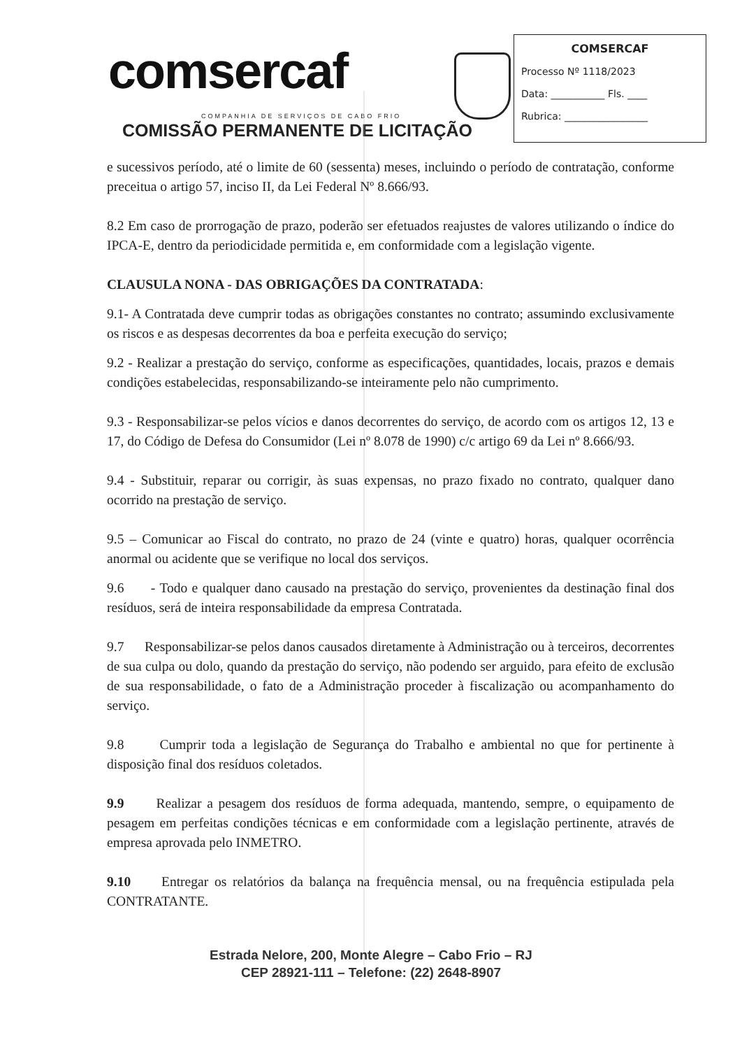comsercaf
COMPANHIA DE SERVIÇOS DE CABO FRIO
COMISSÃO PERMANENTE DE LICITAÇÃO
COMSERCAF
Processo Nº 1118/2023
Data: ___________ Fls. ____
Rubrica: _________________
e sucessivos período, até o limite de 60 (sessenta) meses, incluindo o período de contratação, conforme preceitua o artigo 57, inciso II, da Lei Federal Nº 8.666/93.
8.2 Em caso de prorrogação de prazo, poderão ser efetuados reajustes de valores utilizando o índice do IPCA-E, dentro da periodicidade permitida e, em conformidade com a legislação vigente.
CLAUSULA NONA - DAS OBRIGAÇÕES DA CONTRATADA:
9.1- A Contratada deve cumprir todas as obrigações constantes no contrato; assumindo exclusivamente os riscos e as despesas decorrentes da boa e perfeita execução do serviço;
9.2 - Realizar a prestação do serviço, conforme as especificações, quantidades, locais, prazos e demais condições estabelecidas, responsabilizando-se inteiramente pelo não cumprimento.
9.3 - Responsabilizar-se pelos vícios e danos decorrentes do serviço, de acordo com os artigos 12, 13 e 17, do Código de Defesa do Consumidor (Lei nº 8.078 de 1990) c/c artigo 69 da Lei nº 8.666/93.
9.4 - Substituir, reparar ou corrigir, às suas expensas, no prazo fixado no contrato, qualquer dano ocorrido na prestação de serviço.
9.5 – Comunicar ao Fiscal do contrato, no prazo de 24 (vinte e quatro) horas, qualquer ocorrência anormal ou acidente que se verifique no local dos serviços.
9.6 - Todo e qualquer dano causado na prestação do serviço, provenientes da destinação final dos resíduos, será de inteira responsabilidade da empresa Contratada.
9.7 Responsabilizar-se pelos danos causados diretamente à Administração ou à terceiros, decorrentes de sua culpa ou dolo, quando da prestação do serviço, não podendo ser arguido, para efeito de exclusão de sua responsabilidade, o fato de a Administração proceder à fiscalização ou acompanhamento do serviço.
9.8 Cumprir toda a legislação de Segurança do Trabalho e ambiental no que for pertinente à disposição final dos resíduos coletados.
9.9 Realizar a pesagem dos resíduos de forma adequada, mantendo, sempre, o equipamento de pesagem em perfeitas condições técnicas e em conformidade com a legislação pertinente, através de empresa aprovada pelo INMETRO.
9.10 Entregar os relatórios da balança na frequência mensal, ou na frequência estipulada pela CONTRATANTE.
Estrada Nelore, 200, Monte Alegre – Cabo Frio – RJ
CEP 28921-111 – Telefone: (22) 2648-8907